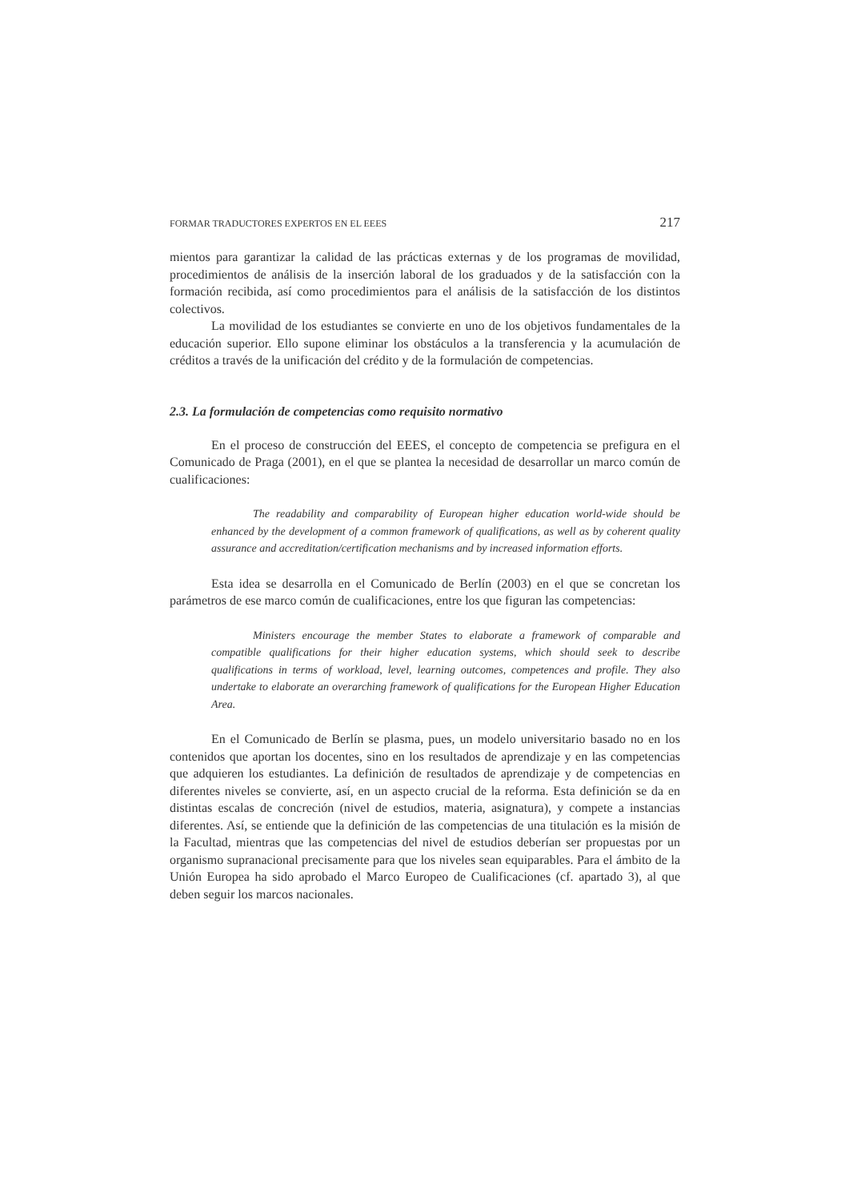FORMAR TRADUCTORES EXPERTOS EN EL EEES 217
mientos para garantizar la calidad de las prácticas externas y de los programas de movilidad, procedimientos de análisis de la inserción laboral de los graduados y de la satisfacción con la formación recibida, así como procedimientos para el análisis de la satisfacción de los distintos colectivos.
La movilidad de los estudiantes se convierte en uno de los objetivos fundamentales de la educación superior. Ello supone eliminar los obstáculos a la transferencia y la acumulación de créditos a través de la unificación del crédito y de la formulación de competencias.
2.3. La formulación de competencias como requisito normativo
En el proceso de construcción del EEES, el concepto de competencia se prefigura en el Comunicado de Praga (2001), en el que se plantea la necesidad de desarrollar un marco común de cualificaciones:
The readability and comparability of European higher education world-wide should be enhanced by the development of a common framework of qualifications, as well as by coherent quality assurance and accreditation/certification mechanisms and by increased information efforts.
Esta idea se desarrolla en el Comunicado de Berlín (2003) en el que se concretan los parámetros de ese marco común de cualificaciones, entre los que figuran las competencias:
Ministers encourage the member States to elaborate a framework of comparable and compatible qualifications for their higher education systems, which should seek to describe qualifications in terms of workload, level, learning outcomes, competences and profile. They also undertake to elaborate an overarching framework of qualifications for the European Higher Education Area.
En el Comunicado de Berlín se plasma, pues, un modelo universitario basado no en los contenidos que aportan los docentes, sino en los resultados de aprendizaje y en las competencias que adquieren los estudiantes. La definición de resultados de aprendizaje y de competencias en diferentes niveles se convierte, así, en un aspecto crucial de la reforma. Esta definición se da en distintas escalas de concreción (nivel de estudios, materia, asignatura), y compete a instancias diferentes. Así, se entiende que la definición de las competencias de una titulación es la misión de la Facultad, mientras que las competencias del nivel de estudios deberían ser propuestas por un organismo supranacional precisamente para que los niveles sean equiparables. Para el ámbito de la Unión Europea ha sido aprobado el Marco Europeo de Cualificaciones (cf. apartado 3), al que deben seguir los marcos nacionales.